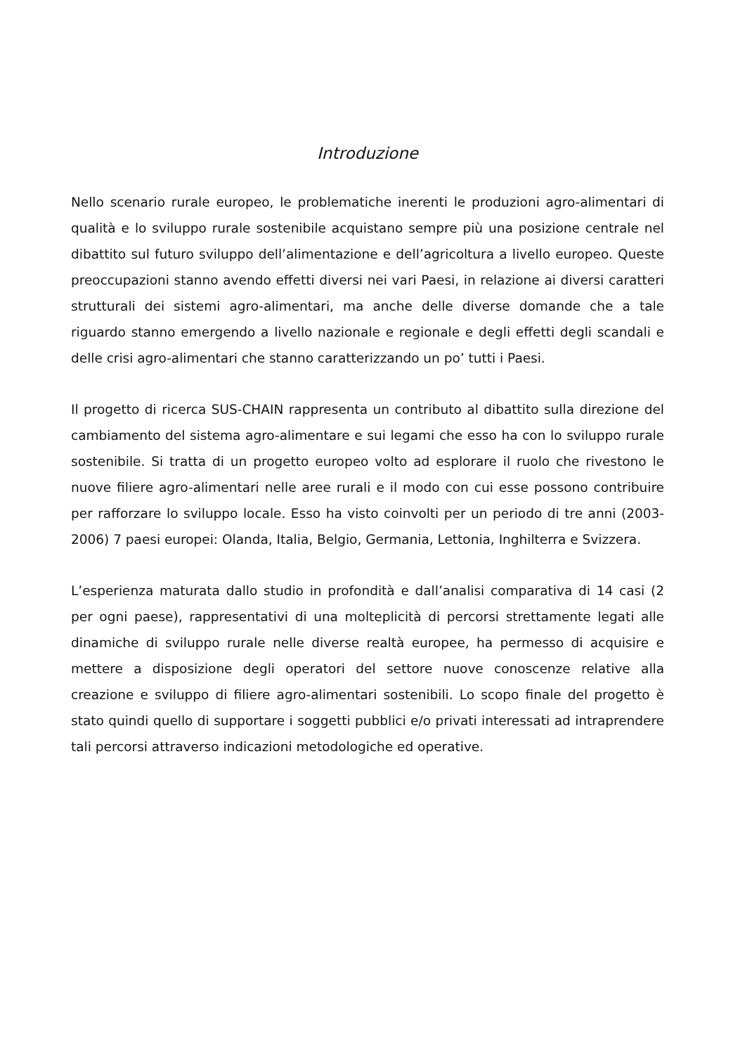Introduzione
Nello scenario rurale europeo, le problematiche inerenti le produzioni agro-alimentari di qualità e lo sviluppo rurale sostenibile acquistano sempre più una posizione centrale nel dibattito sul futuro sviluppo dell’alimentazione e dell’agricoltura a livello europeo. Queste preoccupazioni stanno avendo effetti diversi nei vari Paesi, in relazione ai diversi caratteri strutturali dei sistemi agro-alimentari, ma anche delle diverse domande che a tale riguardo stanno emergendo a livello nazionale e regionale e degli effetti degli scandali e delle crisi agro-alimentari che stanno caratterizzando un po’ tutti i Paesi.
Il progetto di ricerca SUS-CHAIN rappresenta un contributo al dibattito sulla direzione del cambiamento del sistema agro-alimentare e sui legami che esso ha con lo sviluppo rurale sostenibile. Si tratta di un progetto europeo volto ad esplorare il ruolo che rivestono le nuove filiere agro-alimentari nelle aree rurali e il modo con cui esse possono contribuire per rafforzare lo sviluppo locale. Esso ha visto coinvolti per un periodo di tre anni (2003-2006) 7 paesi europei: Olanda, Italia, Belgio, Germania, Lettonia, Inghilterra e Svizzera.
L’esperienza maturata dallo studio in profondità e dall’analisi comparativa di 14 casi (2 per ogni paese), rappresentativi di una molteplicità di percorsi strettamente legati alle dinamiche di sviluppo rurale nelle diverse realtà europee, ha permesso di acquisire e mettere a disposizione degli operatori del settore nuove conoscenze relative alla creazione e sviluppo di filiere agro-alimentari sostenibili. Lo scopo finale del progetto è stato quindi quello di supportare i soggetti pubblici e/o privati interessati ad intraprendere tali percorsi attraverso indicazioni metodologiche ed operative.